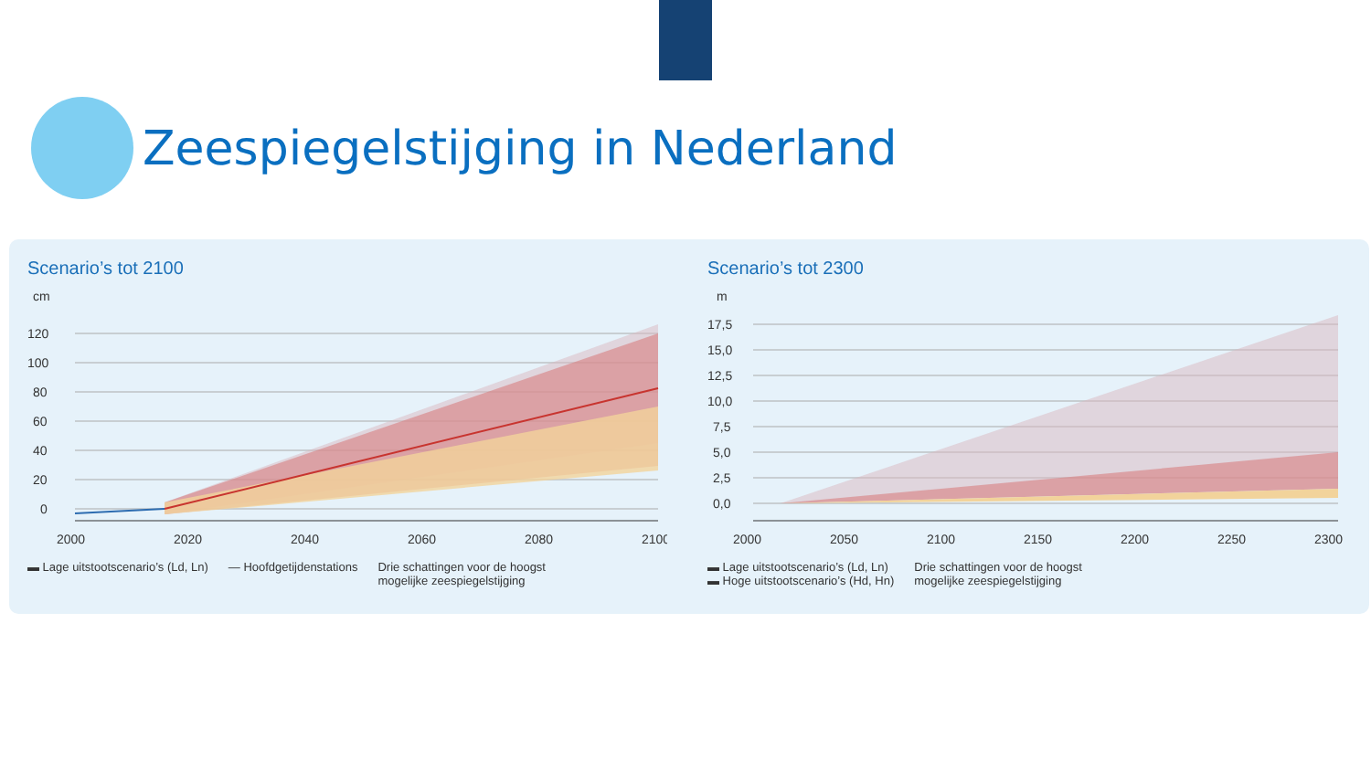Zeespiegelstijging in Nederland
Scenario’s tot 2100
cm
120
100
80
60
40
20
0
2000
2020
2040
2060
2080
2100
▬ Lage uitstootscenario’s (Ld, Ln) — Hoofdgetijdenstations Drie schattingen voor de hoogst
mogelijke zeespiegelstijging
Scenario’s tot 2300
m
17,5
15,0
12,5
10,0
7,5
5,0
2,5
0,0
2000
2050
2100
2150
2200
2250
2300
▬ Lage uitstootscenario’s (Ld, Ln)
▬ Hoge uitstootscenario’s (Hd, Hn) Drie schattingen voor de hoogst
mogelijke zeespiegelstijging